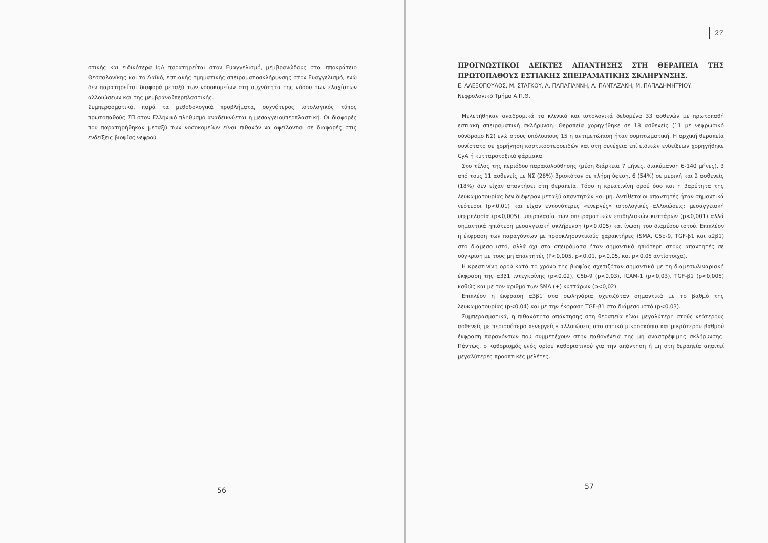στικής και ειδικότερα IgA παρατηρείται στον Ευαγγελισμό, μεμβρανώδους στο Ιπποκράτειο Θεσσαλονίκης και το Λαϊκό, εστιακής τμηματικής σπειραματοσκλήρυνσης στον Ευαγγελισμό, ενώ δεν παρατηρείται διαφορά μεταξύ των νοσοκομείων στη συχνότητα της νόσου των ελαχίστων αλλοιώσεων και της μεμβρανοϋπερπλαστικής.
Συμπερασματικά, παρά τα μεθοδολογικά προβλήματα, συχνότερος ιστολογικός τύπος πρωτοπαθούς ΣΠ στον Ελληνικό πληθυσμό αναδεικνύεται η μεσαγγειοϋπερπλαστική. Οι διαφορές που παρατηρήθηκαν μεταξύ των νοσοκομείων είναι πιθανόν να οφείλονται σε διαφορές στις ενδείξεις βιοψίας νεφρού.
56
27
ΠΡΟΓΝΩΣΤΙΚΟΙ ΔΕΙΚΤΕΣ ΑΠΑΝΤΗΣΗΣ ΣΤΗ ΘΕΡΑΠΕΙΑ ΤΗΣ ΠΡΩΤΟΠΑΘΟΥΣ ΕΣΤΙΑΚΗΣ ΣΠΕΙΡΑΜΑΤΙΚΗΣ ΣΚΛΗΡΥΝΣΗΣ.
Ε. ΑΛΕΞΟΠΟΥΛΟΣ, Μ. ΣΤΑΓΚΟΥ, Α. ΠΑΠΑΓΙΑΝΝΗ, Α. ΠΑΝΤΑΖΑΚΗ, Μ. ΠΑΠΑΔΗΜΗΤΡΙΟΥ.
Νεφρολογικό Τμήμα Α.Π.Θ.
Μελετήθηκαν αναδρομικά τα κλινικά και ιστολογικά δεδομένα 33 ασθενών με πρωτοπαθή εστιακή σπειραματική σκλήρυνση. Θεραπεία χορηγήθηκε σε 18 ασθενείς (11 με νεφρωσικό σύνδρομο ΝΣ) ενώ στους υπόλοιπους 15 η αντιμετώπιση ήταν συμπτωματική. Η αρχική θεραπεία συνίστατο σε χορήγηση κορτικοστεροειδών και στη συνέχεια επί ειδικών ενδείξεων χορηγήθηκε CyA ή κυτταροτοξικά φάρμακα.
Στο τέλος της περιόδου παρακολούθησης (μέση διάρκεια 7 μήνες, διακύμανση 6-140 μήνες), 3 από τους 11 ασθενείς με ΝΣ (28%) βρισκόταν σε πλήρη ύφεση, 6 (54%) σε μερική και 2 ασθενείς (18%) δεν είχαν απαντήσει στη θεραπεία. Τόσο η κρεατινίνη ορού όσο και η βαρύτητα της λευκωματουρίας δεν διέφεραν μεταξύ απαντητών και μη. Αντίθετα οι απαντητές ήταν σημαντικά νεότεροι (p<0,01) και είχαν εντονότερες «ενεργές» ιστολογικές αλλοιώσεις: μεσαγγειακή υπερπλασία (p<0,005), υπερπλασία των σπειραματικών επιθηλιακών κυττάρων (p<0,001) αλλά σημαντικά ηπιότερη μεσαγγειακή σκλήρυνση (p<0,005) και ίνωση του διαμέσου ιστού. Επιπλέον η έκφραση των παραγόντων με προσκληρυντικούς χαρακτήρες (SMA, C5b-9, TGF-β1 και α2β1) στο διάμεσο ιστό, αλλά όχι στα σπειράματα ήταν σημαντικά ηπιότερη στους απαντητές σε σύγκριση με τους μη απαντητές (P<0,005, p<0,01, p<0,05, και p<0,05 αντίστοιχα).
Η κρεατινίνη ορού κατά το χρόνο της βιοψίας σχετιζόταν σημαντικά με τη διαμεσωλιναριακή έκφραση της α3β1 ιντεγκρίνης (p<0,02), C5b-9 (p<0,03), ICAM-1 (p<0,03), TGF-β1 (p<0,005) καθώς και με τον αριθμό των SMA (+) κυττάρων (p<0,02)
Επιπλέον η έκφραση α3β1 στα σωληνάρια σχετιζόταν σημαντικά με το βαθμό της λευκωματουρίας (p<0,04) και με την έκφραση TGF-β1 στο διάμεσο ιστό (p<0,03).
Συμπερασματικά, η πιθανότητα απάντησης στη θεραπεία είναι μεγαλύτερη στούς νεότερους ασθενείς με περισσότερο «ενεργείς» αλλοιώσεις στο οπτικό μικροσκόπιο και μικρότερου βαθμού έκφραση παραγόντων που συμμετέχουν στην παθογένεια της μη αναστρέψιμης σκλήρυνσης. Πάντως, ο καθορισμός ενός ορίου καθοριστικού για την απάντηση ή μη στη θεραπεία απαιτεί μεγαλύτερες προοπτικές μελέτες.
57